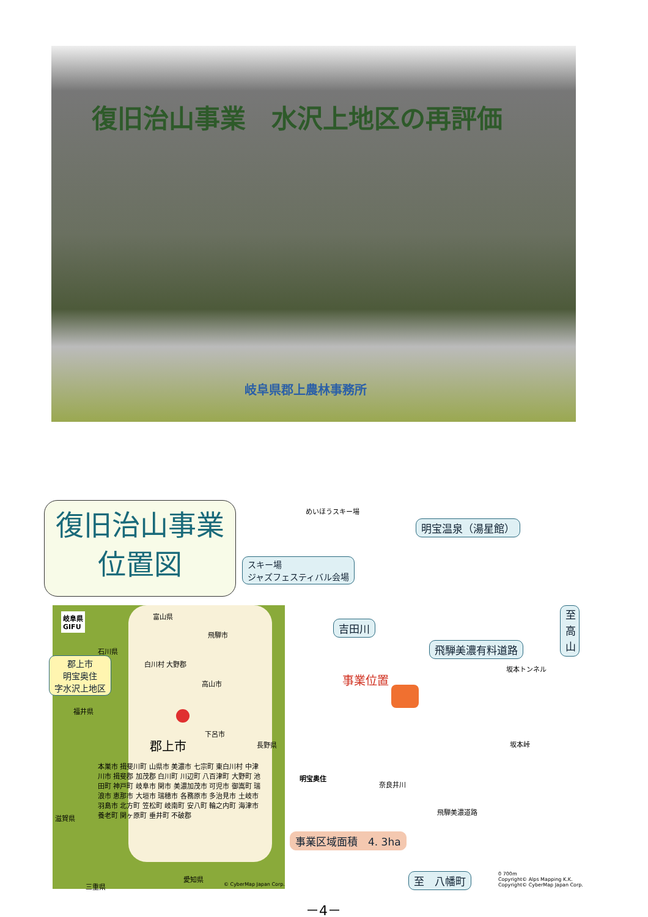復旧治山事業　水沢上地区の再評価
岐阜県郡上農林事務所
復旧治山事業
位置図
めいほうスキー場
明宝温泉（湯星館）
スキー場
ジャズフェスティバル会場
吉田川
飛騨美濃有料道路
至 高山
事業位置
明宝奥住
坂本トンネル
坂本峠
奈良井川
飛騨美濃道路
事業区域面積　4. 3ha
至　八幡町
0 700m
Copyright© Alps Mapping K.K.
Copyright© CyberMap Japan Corp.
岐阜県
GIFU
富山県
飛騨市
石川県
白川村 大野郡
郡上市
明宝奥住
字水沢上地区
高山市
福井県
下呂市
長野県
郡上市
本巣市 揖斐川町 山県市 美濃市 七宗町 東白川村 中津川市 揖斐郡 加茂郡 白川町 川辺町 八百津町 大野町 池田町 神戸町 岐阜市 関市 美濃加茂市 可児市 御嵩町 瑞浪市 恵那市 大垣市 瑞穂市 各務原市 多治見市 土岐市 羽島市 北方町 笠松町 岐南町 安八町 輪之内町 海津市 養老町 関ヶ原町 垂井町 不破郡
滋賀県
愛知県
三重県 © CyberMap Japan Corp.
－4－